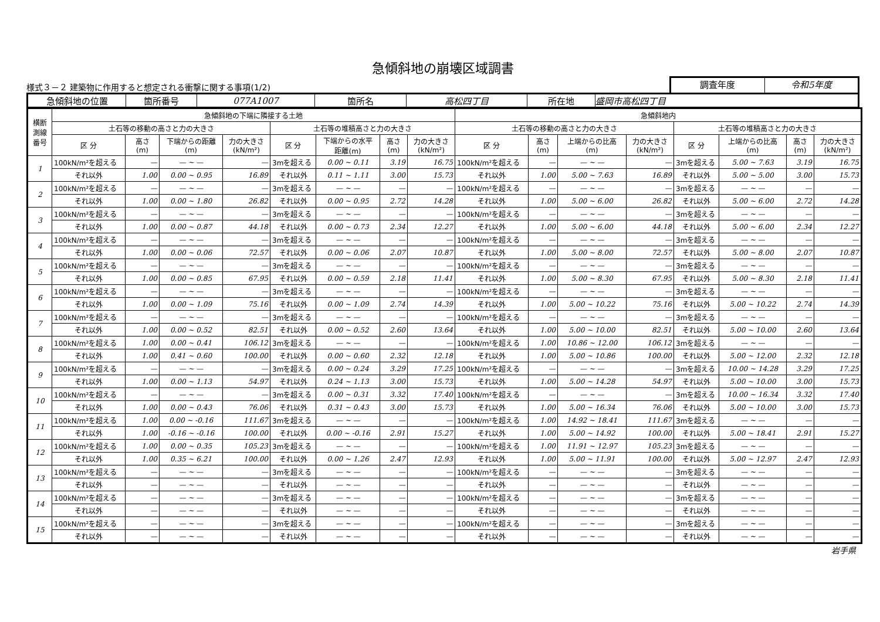急傾斜地の崩壊区域調書
様式３－２ 建築物に作用すると想定される衝撃に関する事項(1/2)
調査年度 令和5年度
| 急傾斜地の位置 | 箇所番号 | 077A1007 | 箇所名 | 高松四丁目 | 所在地 | 盛岡市高松四丁目 |
| 横断 測線 番号 | 急傾斜地の下端に隣接する土地 | | | | | | | | 急傾斜地内 | | | | | | | |
| --- | --- | --- | --- | --- | --- | --- | --- | --- | --- | --- | --- | --- | --- | --- | --- | --- |
| | 土石等の移動の高さと力の大きさ | | | | 土石等の堆積高さと力の大きさ | | | | 土石等の移動の高さと力の大きさ | | | | 土石等の堆積高さと力の大きさ | | | |
| | 区 分 | 高さ (m) | 下端からの距離 (m) | 力の大きさ (kN/m²) | 区 分 | 下端からの水平 距離(m) | 高さ (m) | 力の大きさ (kN/m²) | 区 分 | 高さ (m) | 上端からの比高 (m) | 力の大きさ (kN/m²) | 区 分 | 上端からの比高 (m) | 高さ (m) | 力の大きさ (kN/m²) |
| 1 | 100kN/m²を超える | — | — ~ — | — | 3mを超える | 0.00 ~ 0.11 | 3.19 | 16.75 | 100kN/m²を超える | — | — ~ — | — | 3mを超える | 5.00 ~ 7.63 | 3.19 | 16.75 |
| | それ以外 | 1.00 | 0.00 ~ 0.95 | 16.89 | それ以外 | 0.11 ~ 1.11 | 3.00 | 15.73 | それ以外 | 1.00 | 5.00 ~ 7.63 | 16.89 | それ以外 | 5.00 ~ 5.00 | 3.00 | 15.73 |
| 2 | 100kN/m²を超える | — | — ~ — | — | 3mを超える | — ~ — | — | — | 100kN/m²を超える | — | — ~ — | — | 3mを超える | — ~ — | — | — |
| | それ以外 | 1.00 | 0.00 ~ 1.80 | 26.82 | それ以外 | 0.00 ~ 0.95 | 2.72 | 14.28 | それ以外 | 1.00 | 5.00 ~ 6.00 | 26.82 | それ以外 | 5.00 ~ 6.00 | 2.72 | 14.28 |
| 3 | 100kN/m²を超える | — | — ~ — | — | 3mを超える | — ~ — | — | — | 100kN/m²を超える | — | — ~ — | — | 3mを超える | — ~ — | — | — |
| | それ以外 | 1.00 | 0.00 ~ 0.87 | 44.18 | それ以外 | 0.00 ~ 0.73 | 2.34 | 12.27 | それ以外 | 1.00 | 5.00 ~ 6.00 | 44.18 | それ以外 | 5.00 ~ 6.00 | 2.34 | 12.27 |
| 4 | 100kN/m²を超える | — | — ~ — | — | 3mを超える | — ~ — | — | — | 100kN/m²を超える | — | — ~ — | — | 3mを超える | — ~ — | — | — |
| | それ以外 | 1.00 | 0.00 ~ 0.06 | 72.57 | それ以外 | 0.00 ~ 0.06 | 2.07 | 10.87 | それ以外 | 1.00 | 5.00 ~ 8.00 | 72.57 | それ以外 | 5.00 ~ 8.00 | 2.07 | 10.87 |
| 5 | 100kN/m²を超える | — | — ~ — | — | 3mを超える | — ~ — | — | — | 100kN/m²を超える | — | — ~ — | — | 3mを超える | — ~ — | — | — |
| | それ以外 | 1.00 | 0.00 ~ 0.85 | 67.95 | それ以外 | 0.00 ~ 0.59 | 2.18 | 11.41 | それ以外 | 1.00 | 5.00 ~ 8.30 | 67.95 | それ以外 | 5.00 ~ 8.30 | 2.18 | 11.41 |
| 6 | 100kN/m²を超える | — | — ~ — | — | 3mを超える | — ~ — | — | — | 100kN/m²を超える | — | — ~ — | — | 3mを超える | — ~ — | — | — |
| | それ以外 | 1.00 | 0.00 ~ 1.09 | 75.16 | それ以外 | 0.00 ~ 1.09 | 2.74 | 14.39 | それ以外 | 1.00 | 5.00 ~ 10.22 | 75.16 | それ以外 | 5.00 ~ 10.22 | 2.74 | 14.39 |
| 7 | 100kN/m²を超える | — | — ~ — | — | 3mを超える | — ~ — | — | — | 100kN/m²を超える | — | — ~ — | — | 3mを超える | — ~ — | — | — |
| | それ以外 | 1.00 | 0.00 ~ 0.52 | 82.51 | それ以外 | 0.00 ~ 0.52 | 2.60 | 13.64 | それ以外 | 1.00 | 5.00 ~ 10.00 | 82.51 | それ以外 | 5.00 ~ 10.00 | 2.60 | 13.64 |
| 8 | 100kN/m²を超える | 1.00 | 0.00 ~ 0.41 | 106.12 | 3mを超える | — ~ — | — | — | 100kN/m²を超える | 1.00 | 10.86 ~ 12.00 | 106.12 | 3mを超える | — ~ — | — | — |
| | それ以外 | 1.00 | 0.41 ~ 0.60 | 100.00 | それ以外 | 0.00 ~ 0.60 | 2.32 | 12.18 | それ以外 | 1.00 | 5.00 ~ 10.86 | 100.00 | それ以外 | 5.00 ~ 12.00 | 2.32 | 12.18 |
| 9 | 100kN/m²を超える | — | — ~ — | — | 3mを超える | 0.00 ~ 0.24 | 3.29 | 17.25 | 100kN/m²を超える | — | — ~ — | — | 3mを超える | 10.00 ~ 14.28 | 3.29 | 17.25 |
| | それ以外 | 1.00 | 0.00 ~ 1.13 | 54.97 | それ以外 | 0.24 ~ 1.13 | 3.00 | 15.73 | それ以外 | 1.00 | 5.00 ~ 14.28 | 54.97 | それ以外 | 5.00 ~ 10.00 | 3.00 | 15.73 |
| 10 | 100kN/m²を超える | — | — ~ — | — | 3mを超える | 0.00 ~ 0.31 | 3.32 | 17.40 | 100kN/m²を超える | — | — ~ — | — | 3mを超える | 10.00 ~ 16.34 | 3.32 | 17.40 |
| | それ以外 | 1.00 | 0.00 ~ 0.43 | 76.06 | それ以外 | 0.31 ~ 0.43 | 3.00 | 15.73 | それ以外 | 1.00 | 5.00 ~ 16.34 | 76.06 | それ以外 | 5.00 ~ 10.00 | 3.00 | 15.73 |
| 11 | 100kN/m²を超える | 1.00 | 0.00 ~ -0.16 | 111.67 | 3mを超える | — ~ — | — | — | 100kN/m²を超える | 1.00 | 14.92 ~ 18.41 | 111.67 | 3mを超える | — ~ — | — | — |
| | それ以外 | 1.00 | -0.16 ~ -0.16 | 100.00 | それ以外 | 0.00 ~ -0.16 | 2.91 | 15.27 | それ以外 | 1.00 | 5.00 ~ 14.92 | 100.00 | それ以外 | 5.00 ~ 18.41 | 2.91 | 15.27 |
| 12 | 100kN/m²を超える | 1.00 | 0.00 ~ 0.35 | 105.23 | 3mを超える | — ~ — | — | — | 100kN/m²を超える | 1.00 | 11.91 ~ 12.97 | 105.23 | 3mを超える | — ~ — | — | — |
| | それ以外 | 1.00 | 0.35 ~ 6.21 | 100.00 | それ以外 | 0.00 ~ 1.26 | 2.47 | 12.93 | それ以外 | 1.00 | 5.00 ~ 11.91 | 100.00 | それ以外 | 5.00 ~ 12.97 | 2.47 | 12.93 |
| 13 | 100kN/m²を超える | — | — ~ — | — | 3mを超える | — ~ — | — | — | 100kN/m²を超える | — | — ~ — | — | 3mを超える | — ~ — | — | — |
| | それ以外 | — | — ~ — | — | それ以外 | — ~ — | — | — | それ以外 | — | — ~ — | — | それ以外 | — ~ — | — | — |
| 14 | 100kN/m²を超える | — | — ~ — | — | 3mを超える | — ~ — | — | — | 100kN/m²を超える | — | — ~ — | — | 3mを超える | — ~ — | — | — |
| | それ以外 | — | — ~ — | — | それ以外 | — ~ — | — | — | それ以外 | — | — ~ — | — | それ以外 | — ~ — | — | — |
| 15 | 100kN/m²を超える | — | — ~ — | — | 3mを超える | — ~ — | — | — | 100kN/m²を超える | — | — ~ — | — | 3mを超える | — ~ — | — | — |
| | それ以外 | — | — ~ — | — | それ以外 | — ~ — | — | — | それ以外 | — | — ~ — | — | それ以外 | — ~ — | — | — |
岩手県